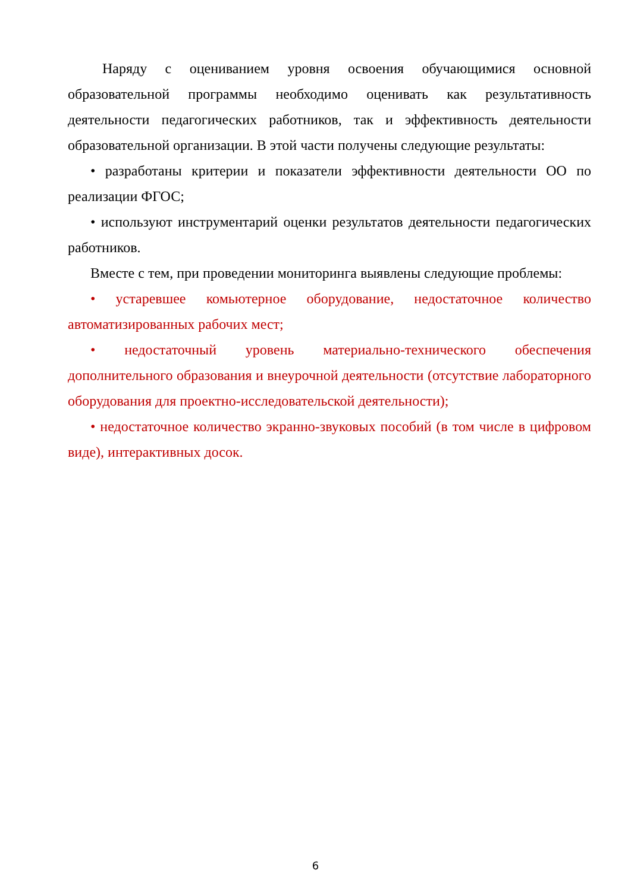Наряду с оцениванием уровня освоения обучающимися основной образовательной программы необходимо оценивать как результативность деятельности педагогических работников, так и эффективность деятельности образовательной организации. В этой части получены следующие результаты:
• разработаны критерии и показатели эффективности деятельности ОО по реализации ФГОС;
• используют инструментарий оценки результатов деятельности педагогических работников.
Вместе с тем, при проведении мониторинга выявлены следующие проблемы:
• устаревшее комьютерное оборудование, недостаточное количество автоматизированных рабочих мест;
• недостаточный уровень материально-технического обеспечения дополнительного образования и внеурочной деятельности (отсутствие лабораторного оборудования для проектно-исследовательской деятельности);
• недостаточное количество экранно-звуковых пособий (в том числе в цифровом виде), интерактивных досок.
6